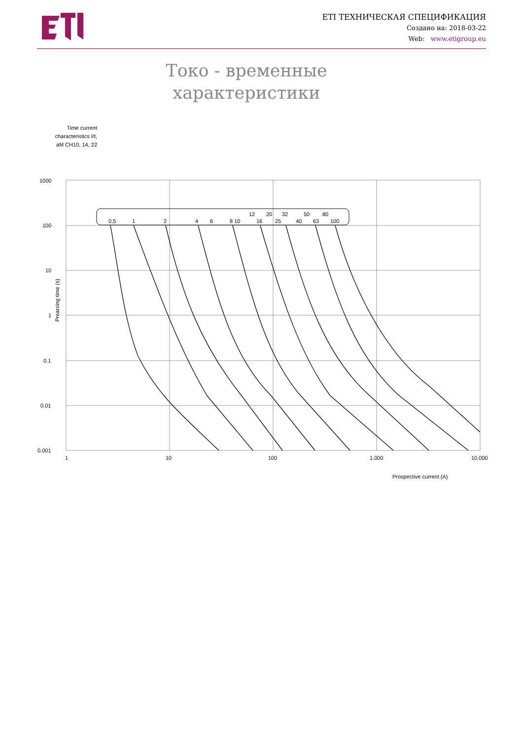ETI ТЕХНИЧЕСКАЯ СПЕЦИФИКАЦИЯ
Создано на: 2018-03-22
Web: www.etigroup.eu
Токо - временные характеристики
Time current characteristics I/t, aM CH10, 14, 22
1000
100
10
1
0.1
0.01
0.001
1
10
100
1.000
10.000
Prearcing time (s)
Prospective current (A)
0,5
1
2
4
6
8 10
16
25
40
63
100
12
20
32
50
80